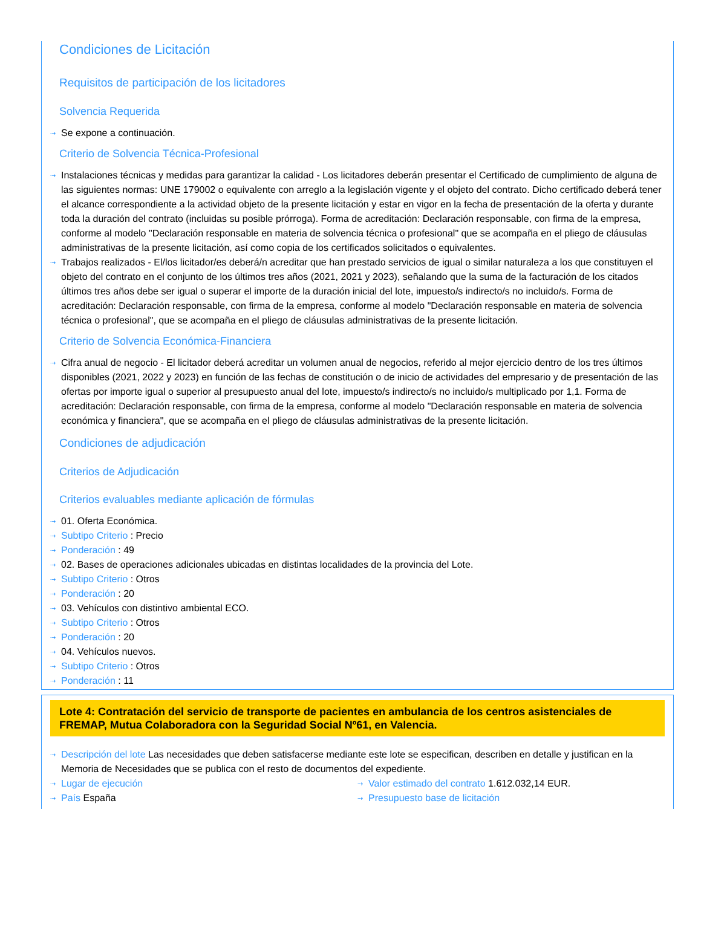Condiciones de Licitación
Requisitos de participación de los licitadores
Solvencia Requerida
Se expone a continuación.
Criterio de Solvencia Técnica-Profesional
Instalaciones técnicas y medidas para garantizar la calidad - Los licitadores deberán presentar el Certificado de cumplimiento de alguna de las siguientes normas: UNE 179002 o equivalente con arreglo a la legislación vigente y el objeto del contrato. Dicho certificado deberá tener el alcance correspondiente a la actividad objeto de la presente licitación y estar en vigor en la fecha de presentación de la oferta y durante toda la duración del contrato (incluidas su posible prórroga). Forma de acreditación: Declaración responsable, con firma de la empresa, conforme al modelo "Declaración responsable en materia de solvencia técnica o profesional" que se acompaña en el pliego de cláusulas administrativas de la presente licitación, así como copia de los certificados solicitados o equivalentes.
Trabajos realizados - El/los licitador/es deberá/n acreditar que han prestado servicios de igual o similar naturaleza a los que constituyen el objeto del contrato en el conjunto de los últimos tres años (2021, 2021 y 2023), señalando que la suma de la facturación de los citados últimos tres años debe ser igual o superar el importe de la duración inicial del lote, impuesto/s indirecto/s no incluido/s. Forma de acreditación: Declaración responsable, con firma de la empresa, conforme al modelo "Declaración responsable en materia de solvencia técnica o profesional", que se acompaña en el pliego de cláusulas administrativas de la presente licitación.
Criterio de Solvencia Económica-Financiera
Cifra anual de negocio - El licitador deberá acreditar un volumen anual de negocios, referido al mejor ejercicio dentro de los tres últimos disponibles (2021, 2022 y 2023) en función de las fechas de constitución o de inicio de actividades del empresario y de presentación de las ofertas por importe igual o superior al presupuesto anual del lote, impuesto/s indirecto/s no incluido/s multiplicado por 1,1. Forma de acreditación: Declaración responsable, con firma de la empresa, conforme al modelo "Declaración responsable en materia de solvencia económica y financiera", que se acompaña en el pliego de cláusulas administrativas de la presente licitación.
Condiciones de adjudicación
Criterios de Adjudicación
Criterios evaluables mediante aplicación de fórmulas
01. Oferta Económica.
Subtipo Criterio : Precio
Ponderación : 49
02. Bases de operaciones adicionales ubicadas en distintas localidades de la provincia del Lote.
Subtipo Criterio : Otros
Ponderación : 20
03. Vehículos con distintivo ambiental ECO.
Subtipo Criterio : Otros
Ponderación : 20
04. Vehículos nuevos.
Subtipo Criterio : Otros
Ponderación : 11
Lote 4: Contratación del servicio de transporte de pacientes en ambulancia de los centros asistenciales de FREMAP, Mutua Colaboradora con la Seguridad Social Nº61, en Valencia.
Descripción del lote Las necesidades que deben satisfacerse mediante este lote se especifican, describen en detalle y justifican en la Memoria de Necesidades que se publica con el resto de documentos del expediente.
Lugar de ejecución
País España
Valor estimado del contrato 1.612.032,14 EUR.
Presupuesto base de licitación